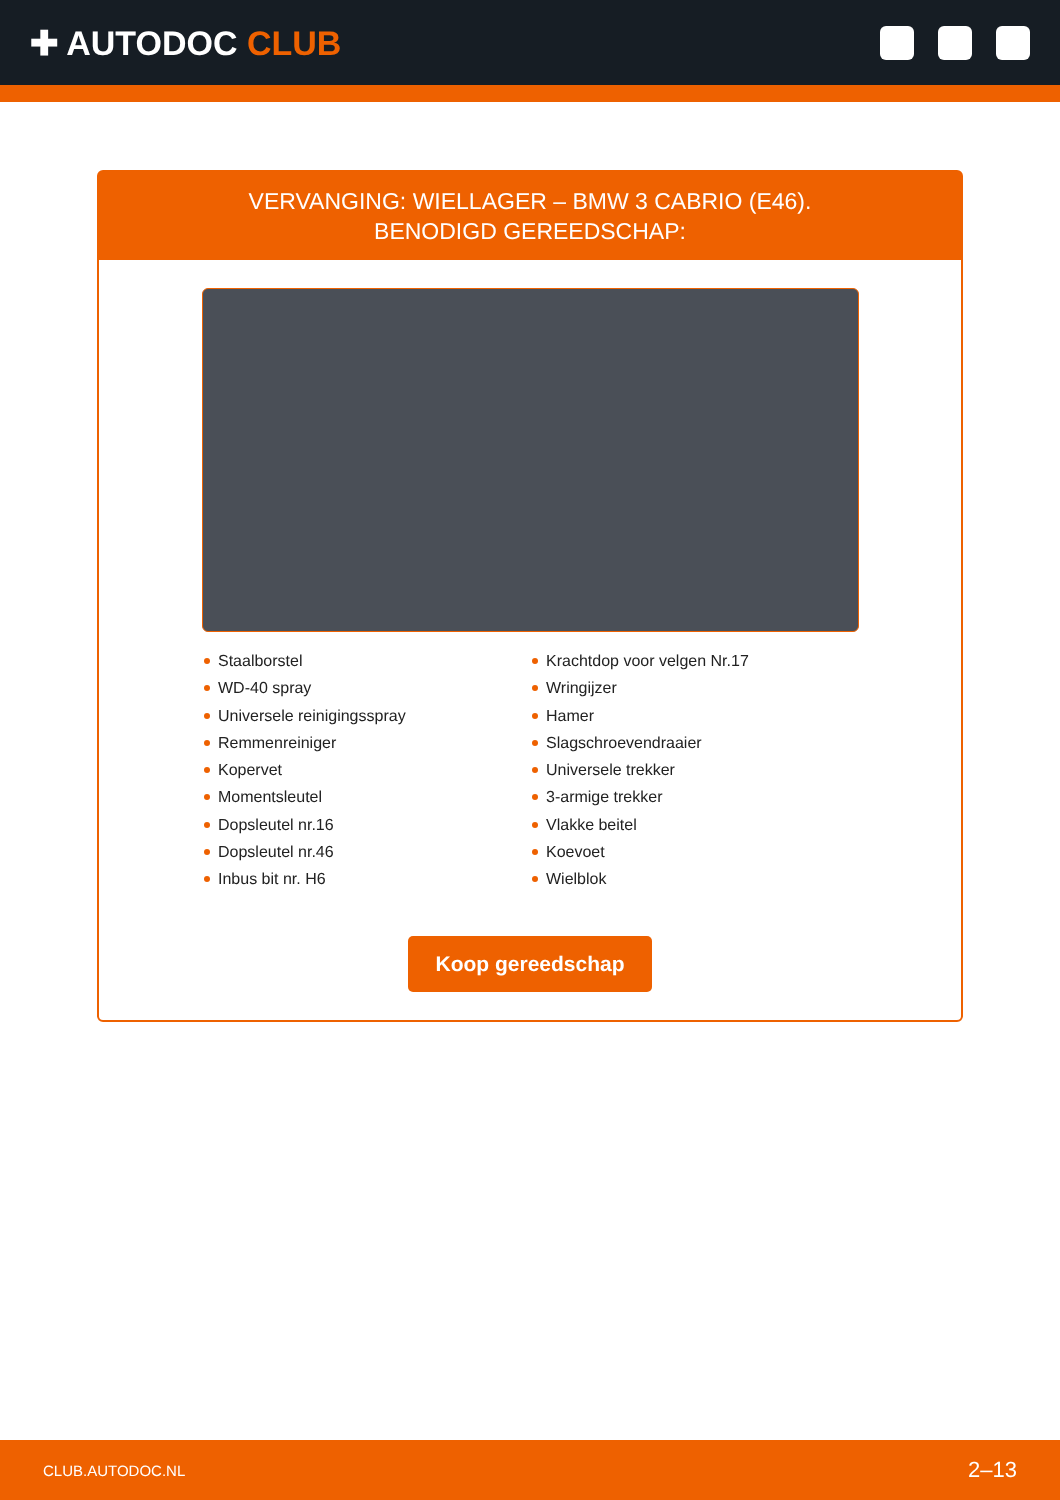✚ AUTODOC CLUB
VERVANGING: WIELLAGER – BMW 3 CABRIO (E46).
BENODIGD GEREEDSCHAP:
Staalborstel
WD-40 spray
Universele reinigingsspray
Remmenreiniger
Kopervet
Momentsleutel
Dopsleutel nr.16
Dopsleutel nr.46
Inbus bit nr. H6
Krachtdop voor velgen Nr.17
Wringijzer
Hamer
Slagschroevendraaier
Universele trekker
3-armige trekker
Vlakke beitel
Koevoet
Wielblok
Koop gereedschap
CLUB.AUTODOC.NL 2–13